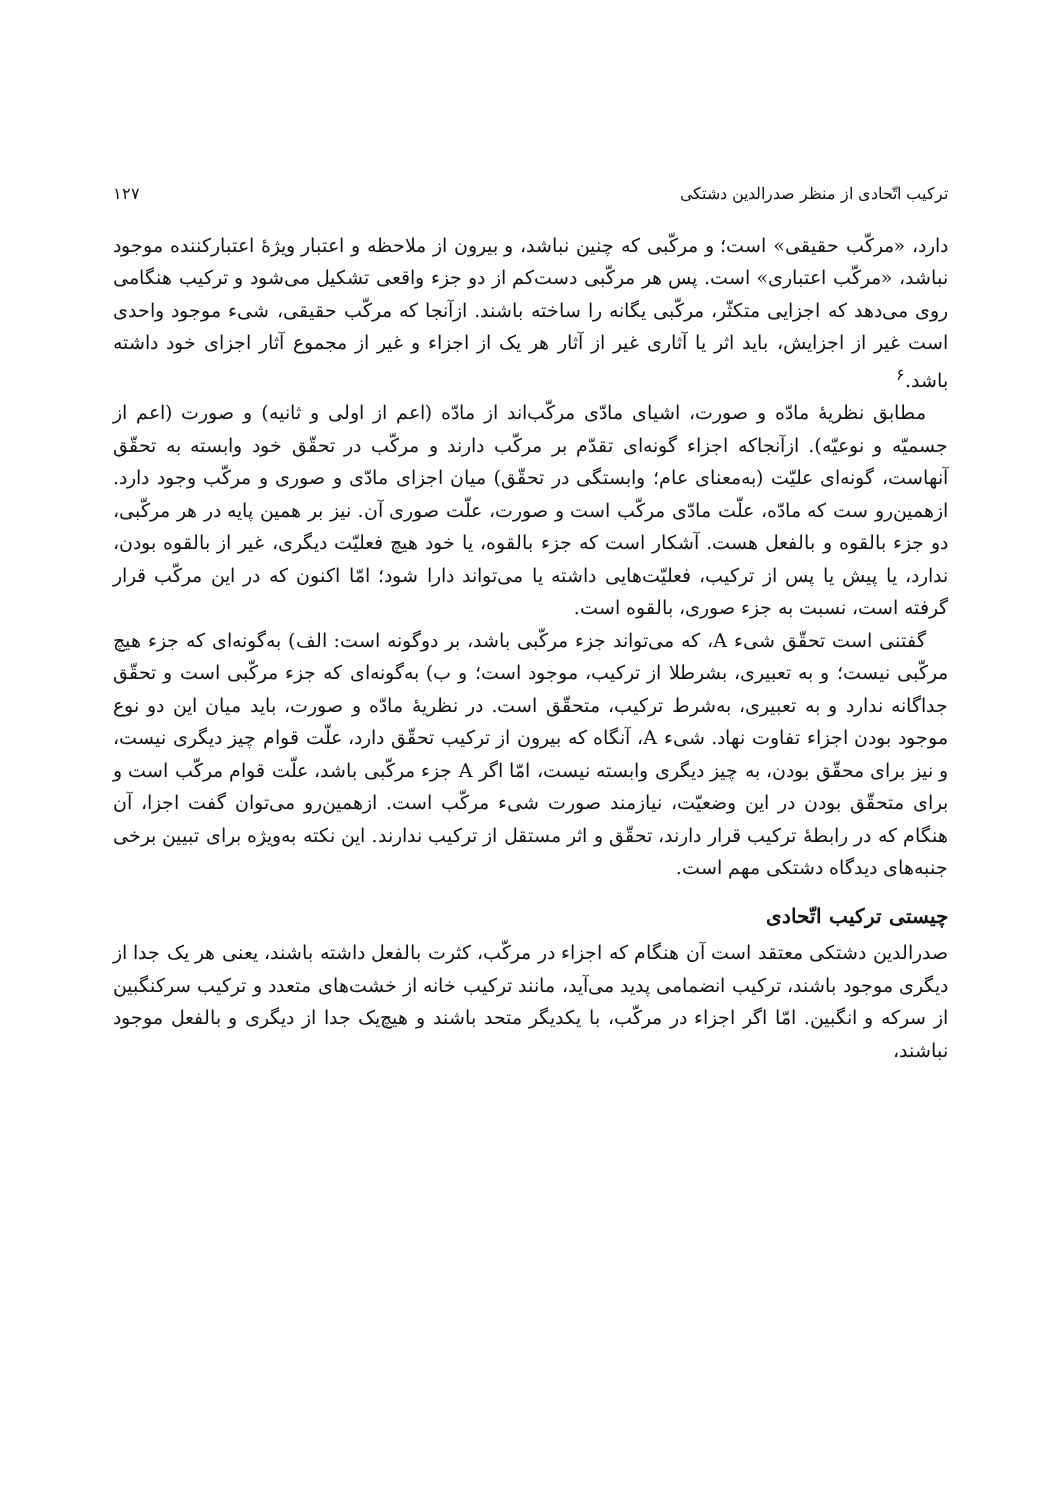ترکیب اتّحادی از منظر صدرالدین دشتکی ۱۲۷
دارد، «مرکّب حقیقی» است؛ و مرکّبی که چنین نباشد، و بیرون از ملاحظه و اعتبار ویژهٔ اعتبارکننده موجود نباشد، «مرکّب اعتباری» است. پس هر مرکّبی دست‌کم از دو جزء واقعی تشکیل می‌شود و ترکیب هنگامی روی می‌دهد که اجزایی متکثّر، مرکّبی یگانه را ساخته باشند. ازآنجا که مرکّب حقیقی، شیء موجود واحدی است غیر از اجزایش، باید اثر یا آثاری غیر از آثار هر یک از اجزاء و غیر از مجموع آثار اجزای خود داشته باشد.<sup>۶</sup>
مطابق نظریهٔ مادّه و صورت، اشیای مادّی مرکّب‌اند از مادّه (اعم از اولی و ثانیه) و صورت (اعم از جسمیّه و نوعیّه). ازآنجاکه اجزاء گونه‌ای تقدّم بر مرکّب دارند و مرکّب در تحقّق خود وابسته به تحقّق آنهاست، گونه‌ای علیّت (به‌معنای عام؛ وابستگی در تحقّق) میان اجزای مادّی و صوری و مرکّب وجود دارد. ازهمین‌رو ست که مادّه، علّت مادّی مرکّب است و صورت، علّت صوری آن. نیز بر همین پایه در هر مرکّبی، دو جزء بالقوه و بالفعل هست. آشکار است که جزء بالقوه، یا خود هیچ فعلیّت دیگری، غیر از بالقوه بودن، ندارد، یا پیش یا پس از ترکیب، فعلیّت‌هایی داشته یا می‌تواند دارا شود؛ امّا اکنون که در این مرکّب قرار گرفته است، نسبت به جزء صوری، بالقوه است.
گفتنی است تحقّق شیء A، که می‌تواند جزء مرکّبی باشد، بر دوگونه است: الف) به‌گونه‌ای که جزء هیچ مرکّبی نیست؛ و به تعبیری، بشرطلا از ترکیب، موجود است؛ و ب) به‌گونه‌ای که جزء مرکّبی است و تحقّق جداگانه ندارد و به تعبیری، به‌شرط ترکیب، متحقّق است. در نظریهٔ مادّه و صورت، باید میان این دو نوع موجود بودن اجزاء تفاوت نهاد. شیء A، آنگاه که بیرون از ترکیب تحقّق دارد، علّت قوام چیز دیگری نیست، و نیز برای محقّق بودن، به چیز دیگری وابسته نیست، امّا اگر A جزء مرکّبی باشد، علّت قوام مرکّب است و برای متحقّق بودن در این وضعیّت، نیازمند صورت شیء مرکّب است. ازهمین‌رو می‌توان گفت اجزا، آن هنگام که در رابطهٔ ترکیب قرار دارند، تحقّق و اثر مستقل از ترکیب ندارند. این نکته به‌ویژه برای تبیین برخی جنبه‌های دیدگاه دشتکی مهم است.
چیستی ترکیب اتّحادی
صدرالدین دشتکی معتقد است آن هنگام که اجزاء در مرکّب، کثرت بالفعل داشته باشند، یعنی هر یک جدا از دیگری موجود باشند، ترکیب انضمامی پدید می‌آید، مانند ترکیب خانه از خشت‌های متعدد و ترکیب سرکنگبین از سرکه و انگبین. امّا اگر اجزاء در مرکّب، با یکدیگر متحد باشند و هیچ‌یک جدا از دیگری و بالفعل موجود نباشند،